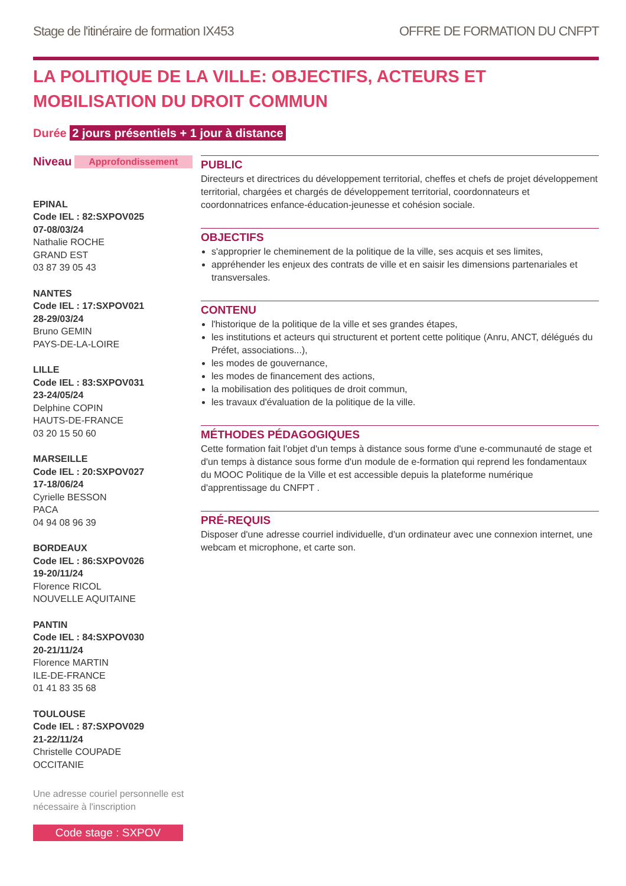Stage de l'itinéraire de formation IX453 OFFRE DE FORMATION DU CNFPT
LA POLITIQUE DE LA VILLE: OBJECTIFS, ACTEURS ET MOBILISATION DU DROIT COMMUN
Durée 2 jours présentiels + 1 jour à distance
Niveau Approfondissement
EPINAL
Code IEL : 82:SXPOV025
07-08/03/24
Nathalie ROCHE
GRAND EST
03 87 39 05 43
NANTES
Code IEL : 17:SXPOV021
28-29/03/24
Bruno GEMIN
PAYS-DE-LA-LOIRE
LILLE
Code IEL : 83:SXPOV031
23-24/05/24
Delphine COPIN
HAUTS-DE-FRANCE
03 20 15 50 60
MARSEILLE
Code IEL : 20:SXPOV027
17-18/06/24
Cyrielle BESSON
PACA
04 94 08 96 39
BORDEAUX
Code IEL : 86:SXPOV026
19-20/11/24
Florence RICOL
NOUVELLE AQUITAINE
PANTIN
Code IEL : 84:SXPOV030
20-21/11/24
Florence MARTIN
ILE-DE-FRANCE
01 41 83 35 68
TOULOUSE
Code IEL : 87:SXPOV029
21-22/11/24
Christelle COUPADE
OCCITANIE
Une adresse couriel personnelle est nécessaire à l'inscription
Code stage : SXPOV
PUBLIC
Directeurs et directrices du développement territorial, cheffes et chefs de projet développement territorial, chargées et chargés de développement territorial, coordonnateurs et coordonnatrices enfance-éducation-jeunesse et cohésion sociale.
OBJECTIFS
s'approprier le cheminement de la politique de la ville, ses acquis et ses limites,
appréhender les enjeux des contrats de ville et en saisir les dimensions partenariales et transversales.
CONTENU
l'historique de la politique de la ville et ses grandes étapes,
les institutions et acteurs qui structurent et portent cette politique (Anru, ANCT, délégués du Préfet, associations...),
les modes de gouvernance,
les modes de financement des actions,
la mobilisation des politiques de droit commun,
les travaux d'évaluation de la politique de la ville.
MÉTHODES PÉDAGOGIQUES
Cette formation fait l'objet d'un temps à distance sous forme d'une e-communauté de stage et d'un temps à distance sous forme d'un module de e-formation qui reprend les fondamentaux du MOOC Politique de la Ville et est accessible depuis la plateforme numérique d'apprentissage du CNFPT .
PRÉ-REQUIS
Disposer d'une adresse courriel individuelle, d'un ordinateur avec une connexion internet, une webcam et microphone, et carte son.